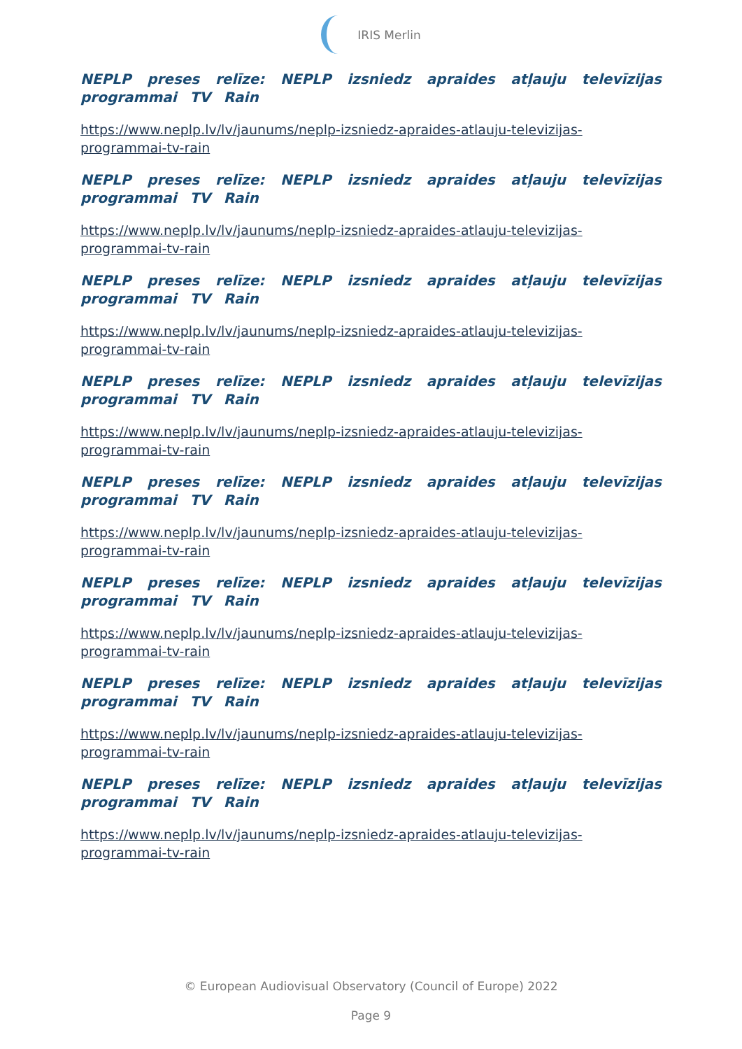IRIS Merlin
NEPLP preses relīze: NEPLP izsniedz apraides atļauju televīzijas programmai TV Rain
https://www.neplp.lv/lv/jaunums/neplp-izsniedz-apraides-atlauju-televizijas-programmai-tv-rain
NEPLP preses relīze: NEPLP izsniedz apraides atļauju televīzijas programmai TV Rain
https://www.neplp.lv/lv/jaunums/neplp-izsniedz-apraides-atlauju-televizijas-programmai-tv-rain
NEPLP preses relīze: NEPLP izsniedz apraides atļauju televīzijas programmai TV Rain
https://www.neplp.lv/lv/jaunums/neplp-izsniedz-apraides-atlauju-televizijas-programmai-tv-rain
NEPLP preses relīze: NEPLP izsniedz apraides atļauju televīzijas programmai TV Rain
https://www.neplp.lv/lv/jaunums/neplp-izsniedz-apraides-atlauju-televizijas-programmai-tv-rain
NEPLP preses relīze: NEPLP izsniedz apraides atļauju televīzijas programmai TV Rain
https://www.neplp.lv/lv/jaunums/neplp-izsniedz-apraides-atlauju-televizijas-programmai-tv-rain
NEPLP preses relīze: NEPLP izsniedz apraides atļauju televīzijas programmai TV Rain
https://www.neplp.lv/lv/jaunums/neplp-izsniedz-apraides-atlauju-televizijas-programmai-tv-rain
NEPLP preses relīze: NEPLP izsniedz apraides atļauju televīzijas programmai TV Rain
https://www.neplp.lv/lv/jaunums/neplp-izsniedz-apraides-atlauju-televizijas-programmai-tv-rain
NEPLP preses relīze: NEPLP izsniedz apraides atļauju televīzijas programmai TV Rain
https://www.neplp.lv/lv/jaunums/neplp-izsniedz-apraides-atlauju-televizijas-programmai-tv-rain
© European Audiovisual Observatory (Council of Europe) 2022
Page 9